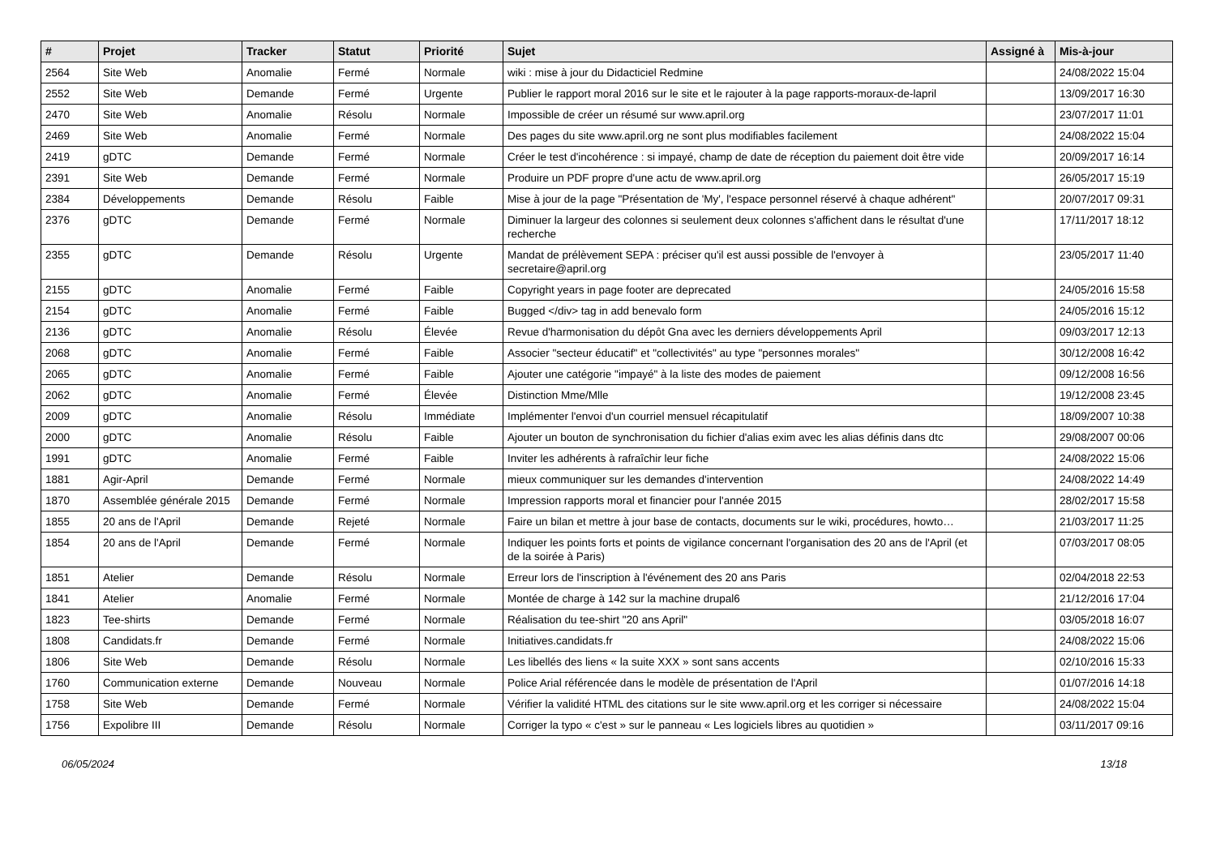| # | Projet | Tracker | Statut | Priorité | Sujet | Assigné à | Mis-à-jour |
| --- | --- | --- | --- | --- | --- | --- | --- |
| 2564 | Site Web | Anomalie | Fermé | Normale | wiki : mise à jour du Didacticiel Redmine | | 24/08/2022 15:04 |
| 2552 | Site Web | Demande | Fermé | Urgente | Publier le rapport moral 2016 sur le site et le rajouter à la page rapports-moraux-de-lapril | | 13/09/2017 16:30 |
| 2470 | Site Web | Anomalie | Résolu | Normale | Impossible de créer un résumé sur www.april.org | | 23/07/2017 11:01 |
| 2469 | Site Web | Anomalie | Fermé | Normale | Des pages du site www.april.org ne sont plus modifiables facilement | | 24/08/2022 15:04 |
| 2419 | gDTC | Demande | Fermé | Normale | Créer le test d'incohérence : si impayé, champ de date de réception du paiement doit être vide | | 20/09/2017 16:14 |
| 2391 | Site Web | Demande | Fermé | Normale | Produire un PDF propre d'une actu de www.april.org | | 26/05/2017 15:19 |
| 2384 | Développements | Demande | Résolu | Faible | Mise à jour de la page "Présentation de 'My', l'espace personnel réservé à chaque adhérent" | | 20/07/2017 09:31 |
| 2376 | gDTC | Demande | Fermé | Normale | Diminuer la largeur des colonnes si seulement deux colonnes s'affichent dans le résultat d'une recherche | | 17/11/2017 18:12 |
| 2355 | gDTC | Demande | Résolu | Urgente | Mandat de prélèvement SEPA : préciser qu'il est aussi possible de l'envoyer à secretaire@april.org | | 23/05/2017 11:40 |
| 2155 | gDTC | Anomalie | Fermé | Faible | Copyright years in page footer are deprecated | | 24/05/2016 15:58 |
| 2154 | gDTC | Anomalie | Fermé | Faible | Bugged </div> tag in add benevalo form | | 24/05/2016 15:12 |
| 2136 | gDTC | Anomalie | Résolu | Élevée | Revue d'harmonisation du dépôt Gna avec les derniers développements April | | 09/03/2017 12:13 |
| 2068 | gDTC | Anomalie | Fermé | Faible | Associer "secteur éducatif" et "collectivités" au type "personnes morales" | | 30/12/2008 16:42 |
| 2065 | gDTC | Anomalie | Fermé | Faible | Ajouter une catégorie "impayé" à la liste des modes de paiement | | 09/12/2008 16:56 |
| 2062 | gDTC | Anomalie | Fermé | Élevée | Distinction Mme/Mlle | | 19/12/2008 23:45 |
| 2009 | gDTC | Anomalie | Résolu | Immédiate | Implémenter l'envoi d'un courriel mensuel récapitulatif | | 18/09/2007 10:38 |
| 2000 | gDTC | Anomalie | Résolu | Faible | Ajouter un bouton de synchronisation du fichier d'alias exim avec les alias définis dans dtc | | 29/08/2007 00:06 |
| 1991 | gDTC | Anomalie | Fermé | Faible | Inviter les adhérents à rafraîchir leur fiche | | 24/08/2022 15:06 |
| 1881 | Agir-April | Demande | Fermé | Normale | mieux communiquer sur les demandes d'intervention | | 24/08/2022 14:49 |
| 1870 | Assemblée générale 2015 | Demande | Fermé | Normale | Impression rapports moral et financier pour l'année 2015 | | 28/02/2017 15:58 |
| 1855 | 20 ans de l'April | Demande | Rejeté | Normale | Faire un bilan et mettre à jour base de contacts, documents sur le wiki, procédures, howto… | | 21/03/2017 11:25 |
| 1854 | 20 ans de l'April | Demande | Fermé | Normale | Indiquer les points forts et points de vigilance concernant l'organisation des 20 ans de l'April (et de la soirée à Paris) | | 07/03/2017 08:05 |
| 1851 | Atelier | Demande | Résolu | Normale | Erreur lors de l'inscription à l'événement des 20 ans Paris | | 02/04/2018 22:53 |
| 1841 | Atelier | Anomalie | Fermé | Normale | Montée de charge à 142 sur la machine drupal6 | | 21/12/2016 17:04 |
| 1823 | Tee-shirts | Demande | Fermé | Normale | Réalisation du tee-shirt "20 ans April" | | 03/05/2018 16:07 |
| 1808 | Candidats.fr | Demande | Fermé | Normale | Initiatives.candidats.fr | | 24/08/2022 15:06 |
| 1806 | Site Web | Demande | Résolu | Normale | Les libellés des liens « la suite XXX » sont sans accents | | 02/10/2016 15:33 |
| 1760 | Communication externe | Demande | Nouveau | Normale | Police Arial référencée dans le modèle de présentation de l'April | | 01/07/2016 14:18 |
| 1758 | Site Web | Demande | Fermé | Normale | Vérifier la validité HTML des citations sur le site www.april.org et les corriger si nécessaire | | 24/08/2022 15:04 |
| 1756 | Expolibre III | Demande | Résolu | Normale | Corriger la typo « c'est » sur le panneau « Les logiciels libres au quotidien » | | 03/11/2017 09:16 |
06/05/2024 13/18